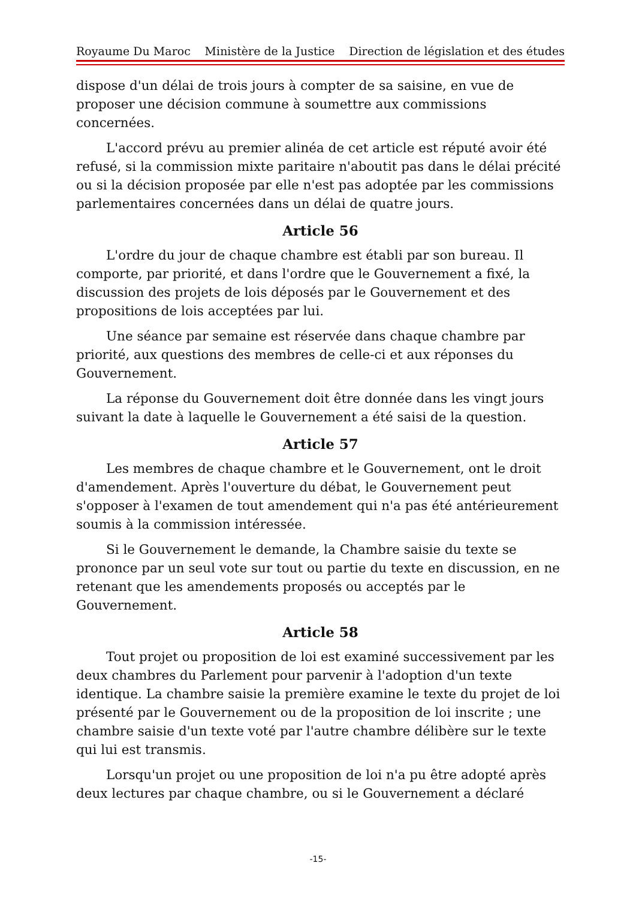Royaume Du Maroc Ministère de la Justice Direction de législation et des études
dispose d'un délai de trois jours à compter de sa saisine, en vue de proposer une décision commune à soumettre aux commissions concernées.
L'accord prévu au premier alinéa de cet article est réputé avoir été refusé, si la commission mixte paritaire n'aboutit pas dans le délai précité ou si la décision proposée par elle n'est pas adoptée par les commissions parlementaires concernées dans un délai de quatre jours.
Article 56
L'ordre du jour de chaque chambre est établi par son bureau. Il comporte, par priorité, et dans l'ordre que le Gouvernement a fixé, la discussion des projets de lois déposés par le Gouvernement et des propositions de lois acceptées par lui.
Une séance par semaine est réservée dans chaque chambre par priorité, aux questions des membres de celle-ci et aux réponses du Gouvernement.
La réponse du Gouvernement doit être donnée dans les vingt jours suivant la date à laquelle le Gouvernement a été saisi de la question.
Article 57
Les membres de chaque chambre et le Gouvernement, ont le droit d'amendement. Après l'ouverture du débat, le Gouvernement peut s'opposer à l'examen de tout amendement qui n'a pas été antérieurement soumis à la commission intéressée.
Si le Gouvernement le demande, la Chambre saisie du texte se prononce par un seul vote sur tout ou partie du texte en discussion, en ne retenant que les amendements proposés ou acceptés par le Gouvernement.
Article 58
Tout projet ou proposition de loi est examiné successivement par les deux chambres du Parlement pour parvenir à l'adoption d'un texte identique. La chambre saisie la première examine le texte du projet de loi présenté par le Gouvernement ou de la proposition de loi inscrite ; une chambre saisie d'un texte voté par l'autre chambre délibère sur le texte qui lui est transmis.
Lorsqu'un projet ou une proposition de loi n'a pu être adopté après deux lectures par chaque chambre, ou si le Gouvernement a déclaré
-15-